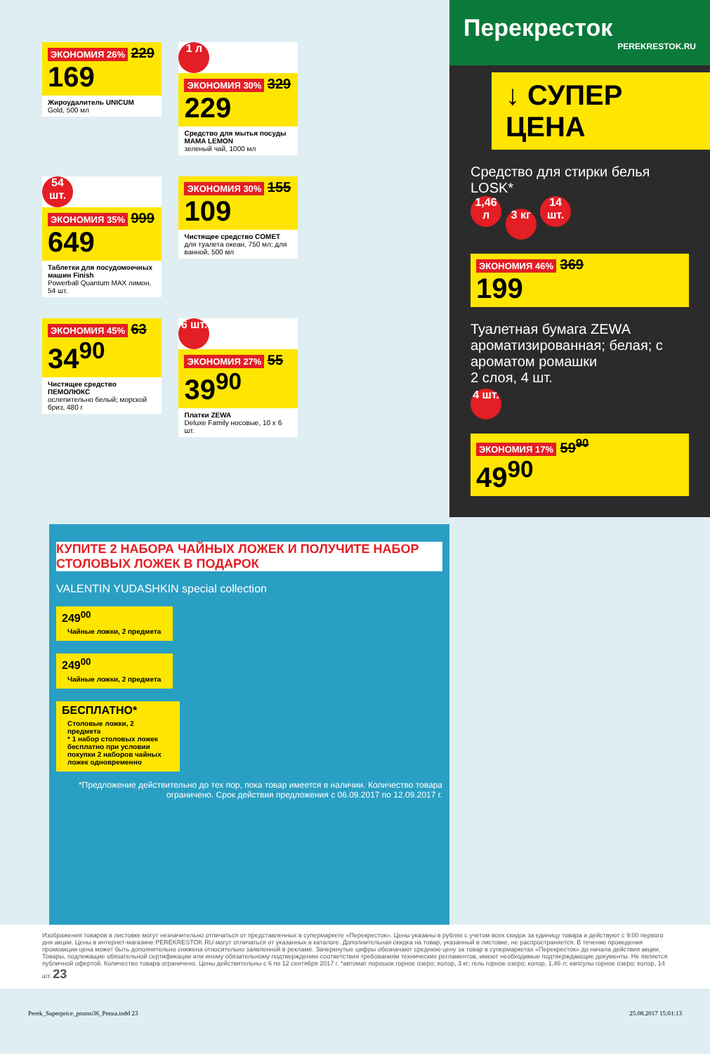ЭКОНОМИЯ 26% 229
169
Жироудалитель UNICUM
Gold, 500 мл
1 л
ЭКОНОМИЯ 30% 329
229
Средство для мытья посуды MAMA LEMON
зеленый чай, 1000 мл
54 шт.
ЭКОНОМИЯ 35% 999
649
Таблетки для посудомоечных машин Finish
Powerball Quantum MAX лимон, 54 шт.
ЭКОНОМИЯ 30% 155
109
Чистящее средство COMET
для туалета океан, 750 мл; для ванной, 500 мл
ЭКОНОМИЯ 45% 63
34<sup>90</sup>
Чистящее средство ПЕМОЛЮКС
ослепительно белый; морской бриз, 480 г
6 шт.
ЭКОНОМИЯ 27% 55
39<sup>90</sup>
Платки ZEWA
Deluxe Family носовые, 10 x 6 шт.
Перекресток
PEREKRESTOK.RU
↓ СУПЕР ЦЕНА
Средство для стирки белья LOSK*
1,46 л 3 кг 14 шт.
ЭКОНОМИЯ 46% 369
199
Туалетная бумага ZEWA
ароматизированная; белая; с ароматом ромашки
2 слоя, 4 шт.
4 шт.
ЭКОНОМИЯ 17% 59<sup>90</sup>
49<sup>90</sup>
КУПИТЕ 2 НАБОРА ЧАЙНЫХ ЛОЖЕК И ПОЛУЧИТЕ НАБОР СТОЛОВЫХ ЛОЖЕК В ПОДАРОК
VALENTIN YUDASHKIN special collection
249<sup>00</sup>
Чайные ложки, 2 предмета
249<sup>00</sup>
Чайные ложки, 2 предмета
БЕСПЛАТНО*
Столовые ложки, 2 предмета
* 1 набор столовых ложек бесплатно при условии покупки 2 наборов чайных ложек одновременно
*Предложение действительно до тех пор, пока товар имеется в наличии. Количество товара ограничено. Срок действия предложения с 06.09.2017 по 12.09.2017 г.
Изображения товаров в листовке могут незначительно отличаться от представленных в супермаркете «Перекресток». Цены указаны в рублях с учетом всех скидок за единицу товара и действуют с 9:00 первого дня акции. Цены в интернет-магазине PEREKRESTOK.RU могут отличаться от указанных в каталоге. Дополнительная скидка на товар, указанный в листовке, не распространяется. В течение проведения промоакции цена может быть дополнительно снижена относительно заявленной в рекламе. Зачеркнутые цифры обозначают среднюю цену за товар в супермаркетах «Перекресток» до начала действия акции. Товары, подлежащие обязательной сертификации или иному обязательному подтверждению соответствия требованиям технических регламентов, имеют необходимые подтверждающие документы. Не является публичной офертой. Количество товара ограничено. Цены действительны с 6 по 12 сентября 2017 г. *автомат порошок горное озеро; колор, 3 кг; гель горное озеро; колор, 1,46 л; капсулы горное озеро; колор, 14 шт. 23
Perek_Superprice_promo36_Penza.indd 23 25.08.2017 15:01:13